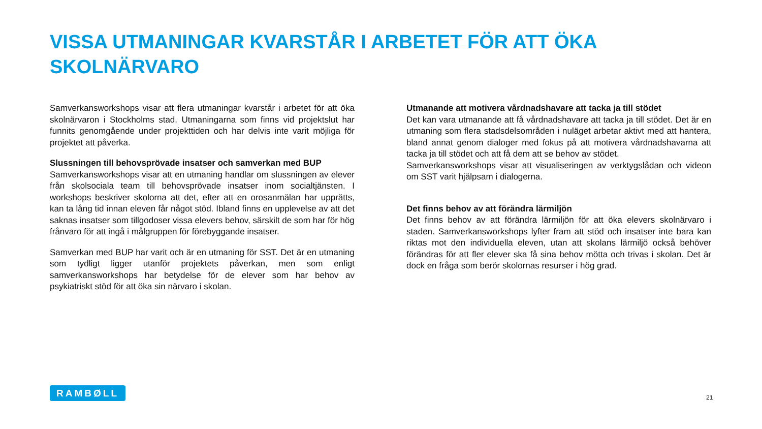VISSA UTMANINGAR KVARSTÅR I ARBETET FÖR ATT ÖKA SKOLNÄRVARO
Samverkansworkshops visar att flera utmaningar kvarstår i arbetet för att öka skolnärvaron i Stockholms stad. Utmaningarna som finns vid projektslut har funnits genomgående under projekttiden och har delvis inte varit möjliga för projektet att påverka.
Slussningen till behovsprövade insatser och samverkan med BUP
Samverkansworkshops visar att en utmaning handlar om slussningen av elever från skolsociala team till behovsprövade insatser inom socialtjänsten. I workshops beskriver skolorna att det, efter att en orosanmälan har upprätts, kan ta lång tid innan eleven får något stöd. Ibland finns en upplevelse av att det saknas insatser som tillgodoser vissa elevers behov, särskilt de som har för hög frånvaro för att ingå i målgruppen för förebyggande insatser.
Samverkan med BUP har varit och är en utmaning för SST. Det är en utmaning som tydligt ligger utanför projektets påverkan, men som enligt samverkansworkshops har betydelse för de elever som har behov av psykiatriskt stöd för att öka sin närvaro i skolan.
Utmanande att motivera vårdnadshavare att tacka ja till stödet
Det kan vara utmanande att få vårdnadshavare att tacka ja till stödet. Det är en utmaning som flera stadsdelsområden i nuläget arbetar aktivt med att hantera, bland annat genom dialoger med fokus på att motivera vårdnadshavarna att tacka ja till stödet och att få dem att se behov av stödet.
Samverkansworkshops visar att visualiseringen av verktygslådan och videon om SST varit hjälpsam i dialogerna.
Det finns behov av att förändra lärmiljön
Det finns behov av att förändra lärmiljön för att öka elevers skolnärvaro i staden. Samverkansworkshops lyfter fram att stöd och insatser inte bara kan riktas mot den individuella eleven, utan att skolans lärmiljö också behöver förändras för att fler elever ska få sina behov mötta och trivas i skolan. Det är dock en fråga som berör skolornas resurser i hög grad.
RAMBØLL
21